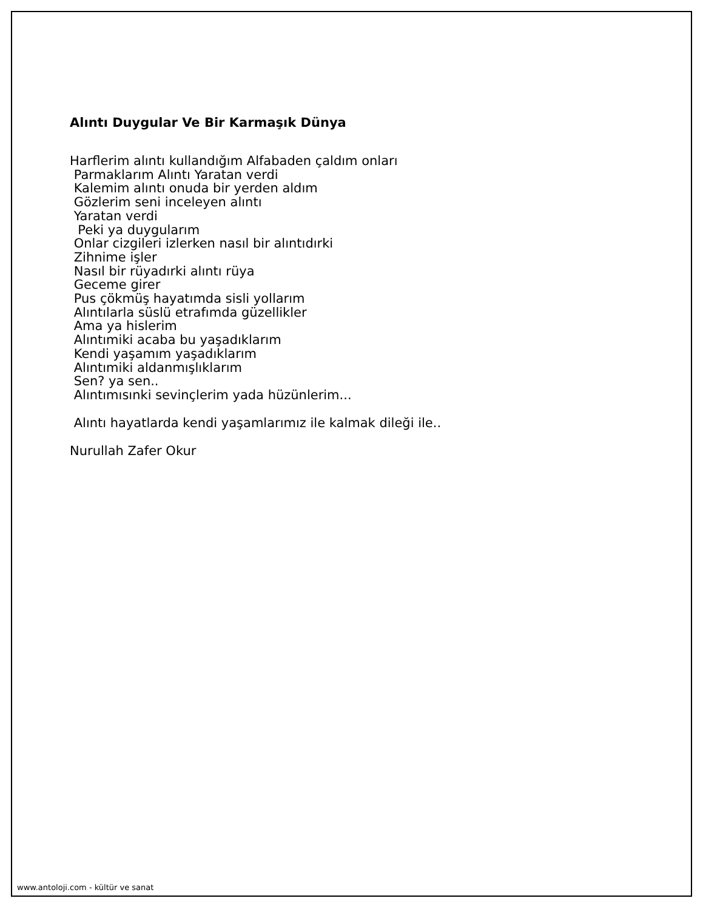Alıntı Duygular Ve Bir Karmaşık Dünya
Harflerim alıntı kullandığım Alfabaden çaldım onları Parmaklarım Alıntı Yaratan verdi Kalemim alıntı onuda bir yerden aldım Gözlerim seni inceleyen alıntı Yaratan verdi Peki ya duygularım Onlar cizgileri izlerken nasıl bir alıntıdırki Zihnime işler Nasıl bir rüyadırki alıntı rüya Geceme girer Pus çökmüş hayatımda sisli yollarım Alıntılarla süslü etrafımda güzellikler Ama ya hislerim Alıntımiki acaba bu yaşadıklarım Kendi yaşamım yaşadıklarım Alıntımiki aldanmışlıklarım Sen? ya sen.. Alıntımısınki sevinçlerim yada hüzünlerim...
Alıntı hayatlarda kendi yaşamlarımız ile kalmak dileği ile..
Nurullah Zafer Okur
www.antoloji.com - kültür ve sanat